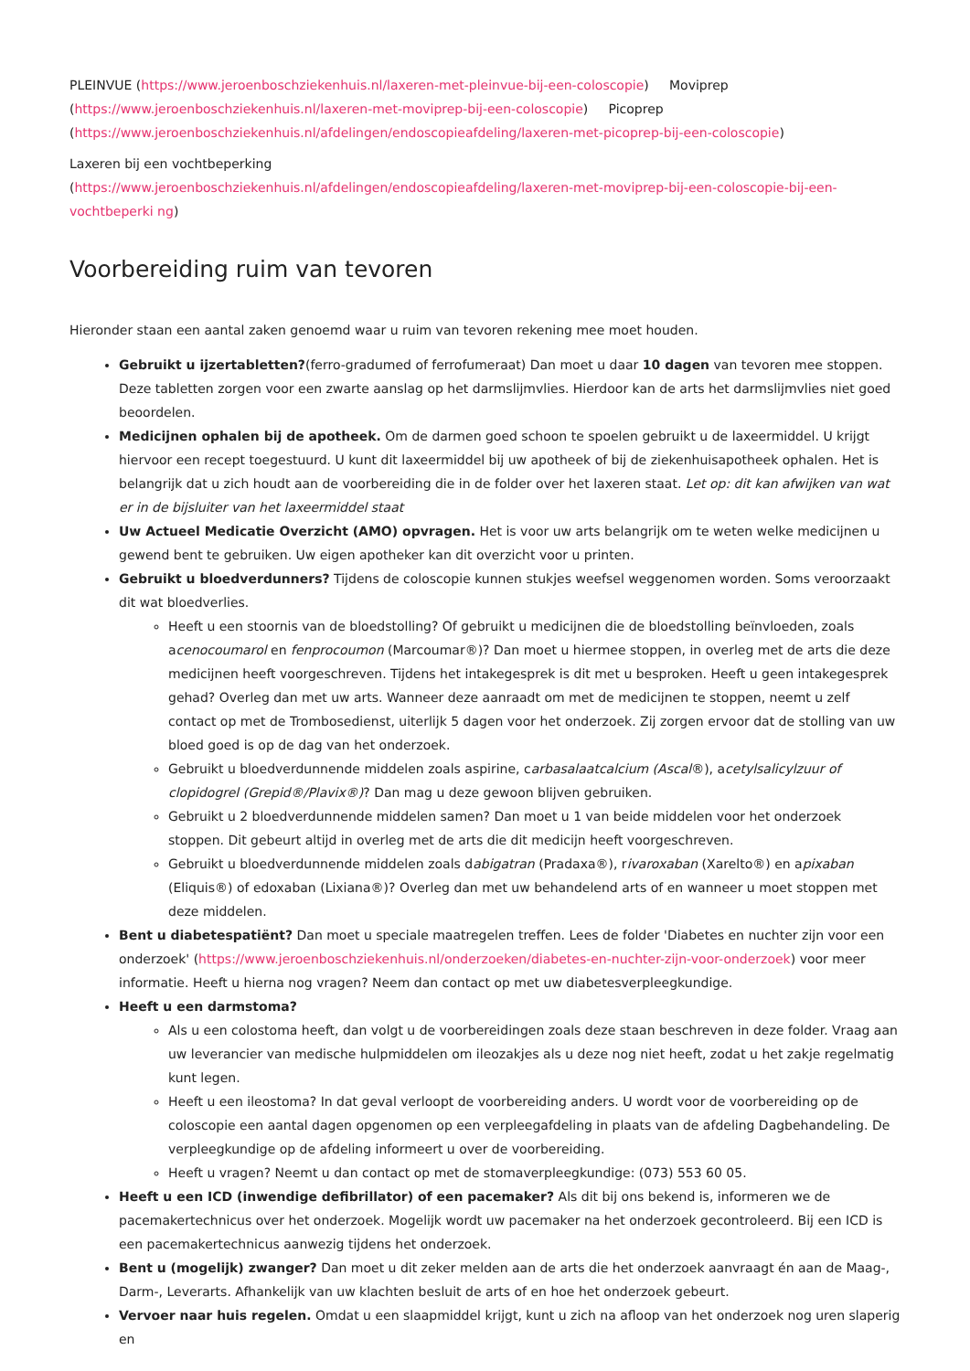PLEINVUE (https://www.jeroenboschziekenhuis.nl/laxeren-met-pleinvue-bij-een-coloscopie) Moviprep (https://www.jeroenboschziekenhuis.nl/laxeren-met-moviprep-bij-een-coloscopie) Picoprep (https://www.jeroenboschziekenhuis.nl/afdelingen/endoscopieafdeling/laxeren-met-picoprep-bij-een-coloscopie)
Laxeren bij een vochtbeperking
(https://www.jeroenboschziekenhuis.nl/afdelingen/endoscopieafdeling/laxeren-met-moviprep-bij-een-coloscopie-bij-een-vochtbeperki ng)
Voorbereiding ruim van tevoren
Hieronder staan een aantal zaken genoemd waar u ruim van tevoren rekening mee moet houden.
Gebruikt u ijzertabletten?(ferro-gradumed of ferrofumeraat) Dan moet u daar 10 dagen van tevoren mee stoppen. Deze tabletten zorgen voor een zwarte aanslag op het darmslijmvlies. Hierdoor kan de arts het darmslijmvlies niet goed beoordelen.
Medicijnen ophalen bij de apotheek. Om de darmen goed schoon te spoelen gebruikt u de laxeermiddel. U krijgt hiervoor een recept toegestuurd. U kunt dit laxeermiddel bij uw apotheek of bij de ziekenhuisapotheek ophalen. Het is belangrijk dat u zich houdt aan de voorbereiding die in de folder over het laxeren staat. Let op: dit kan afwijken van wat er in de bijsluiter van het laxeermiddel staat
Uw Actueel Medicatie Overzicht (AMO) opvragen. Het is voor uw arts belangrijk om te weten welke medicijnen u gewend bent te gebruiken. Uw eigen apotheker kan dit overzicht voor u printen.
Gebruikt u bloedverdunners? Tijdens de coloscopie kunnen stukjes weefsel weggenomen worden. Soms veroorzaakt dit wat bloedverlies.
Heeft u een stoornis van de bloedstolling? Of gebruikt u medicijnen die de bloedstolling beïnvloeden, zoals acenocoumarol en fenprocoumon (Marcoumar®)? Dan moet u hiermee stoppen, in overleg met de arts die deze medicijnen heeft voorgeschreven. Tijdens het intakegesprek is dit met u besproken. Heeft u geen intakegesprek gehad? Overleg dan met uw arts. Wanneer deze aanraadt om met de medicijnen te stoppen, neemt u zelf contact op met de Trombosedienst, uiterlijk 5 dagen voor het onderzoek. Zij zorgen ervoor dat de stolling van uw bloed goed is op de dag van het onderzoek.
Gebruikt u bloedverdunnende middelen zoals aspirine, carbasalaatcalcium (Ascal®), acetylsalicylzuur of clopidogrel (Grepid®/Plavix®)? Dan mag u deze gewoon blijven gebruiken.
Gebruikt u 2 bloedverdunnende middelen samen? Dan moet u 1 van beide middelen voor het onderzoek stoppen. Dit gebeurt altijd in overleg met de arts die dit medicijn heeft voorgeschreven.
Gebruikt u bloedverdunnende middelen zoals dabigatran (Pradaxa®), rivaroxaban (Xarelto®) en apixaban (Eliquis®) of edoxaban (Lixiana®)? Overleg dan met uw behandelend arts of en wanneer u moet stoppen met deze middelen.
Bent u diabetespatiënt? Dan moet u speciale maatregelen treffen. Lees de folder 'Diabetes en nuchter zijn voor een onderzoek' (https://www.jeroenboschziekenhuis.nl/onderzoeken/diabetes-en-nuchter-zijn-voor-onderzoek) voor meer informatie. Heeft u hierna nog vragen? Neem dan contact op met uw diabetesverpleegkundige.
Heeft u een darmstoma?
Als u een colostoma heeft, dan volgt u de voorbereidingen zoals deze staan beschreven in deze folder. Vraag aan uw leverancier van medische hulpmiddelen om ileozakjes als u deze nog niet heeft, zodat u het zakje regelmatig kunt legen.
Heeft u een ileostoma? In dat geval verloopt de voorbereiding anders. U wordt voor de voorbereiding op de coloscopie een aantal dagen opgenomen op een verpleegafdeling in plaats van de afdeling Dagbehandeling. De verpleegkundige op de afdeling informeert u over de voorbereiding.
Heeft u vragen? Neemt u dan contact op met de stomaverpleegkundige: (073) 553 60 05.
Heeft u een ICD (inwendige defibrillator) of een pacemaker? Als dit bij ons bekend is, informeren we de pacemakertechnicus over het onderzoek. Mogelijk wordt uw pacemaker na het onderzoek gecontroleerd. Bij een ICD is een pacemakertechnicus aanwezig tijdens het onderzoek.
Bent u (mogelijk) zwanger? Dan moet u dit zeker melden aan de arts die het onderzoek aanvraagt én aan de Maag-, Darm-, Leverarts. Afhankelijk van uw klachten besluit de arts of en hoe het onderzoek gebeurt.
Vervoer naar huis regelen. Omdat u een slaapmiddel krijgt, kunt u zich na afloop van het onderzoek nog uren slaperig en